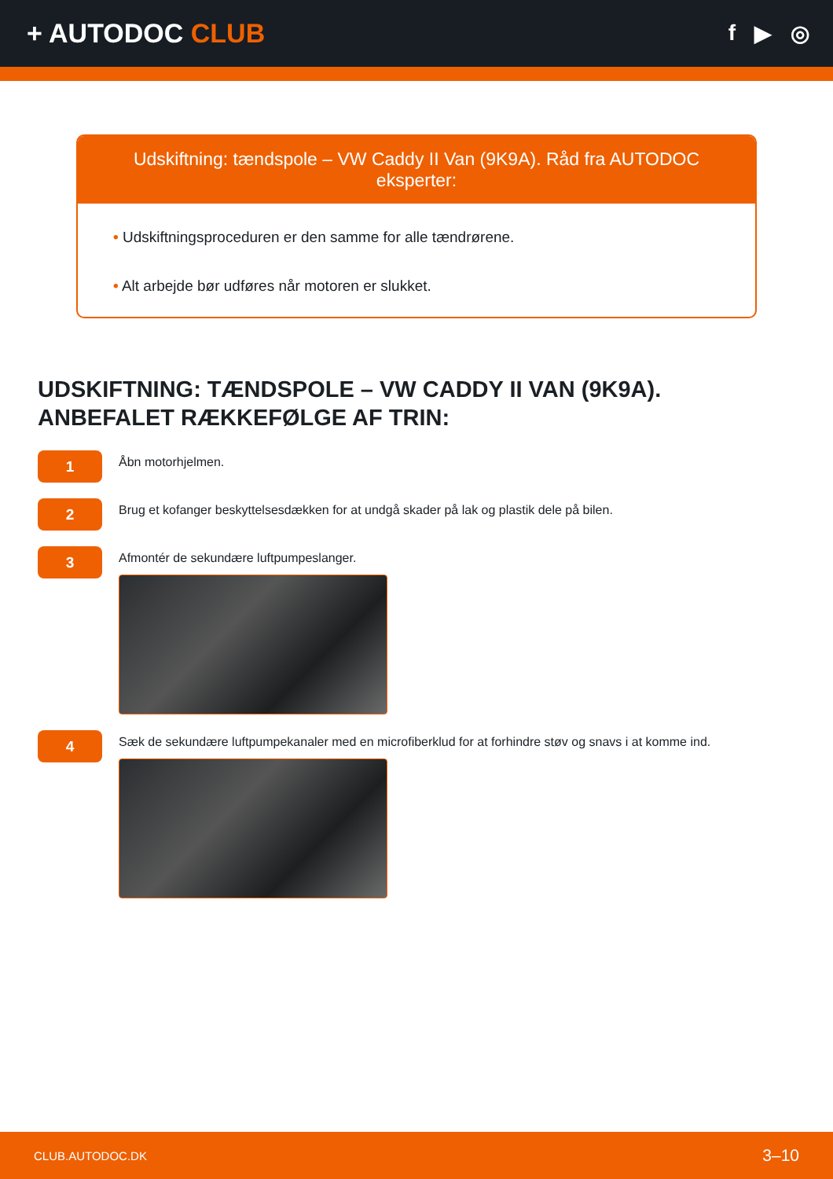+ AUTODOC CLUB
f ▶ ◎
Udskiftning: tændspole – VW Caddy II Van (9K9A). Råd fra AUTODOC eksperter:
• Udskiftningsproceduren er den samme for alle tændrørene.
• Alt arbejde bør udføres når motoren er slukket.
UDSKIFTNING: TÆNDSPOLE – VW CADDY II VAN (9K9A).
ANBEFALET RÆKKEFØLGE AF TRIN:
1
Åbn motorhjelmen.
2
Brug et kofanger beskyttelsesdækken for at undgå skader på lak og plastik dele på bilen.
3
Afmontér de sekundære luftpumpeslanger.
4
Sæk de sekundære luftpumpekanaler med en microfiberklud for at forhindre støv og snavs i at komme ind.
CLUB.AUTODOC.DK 3–10